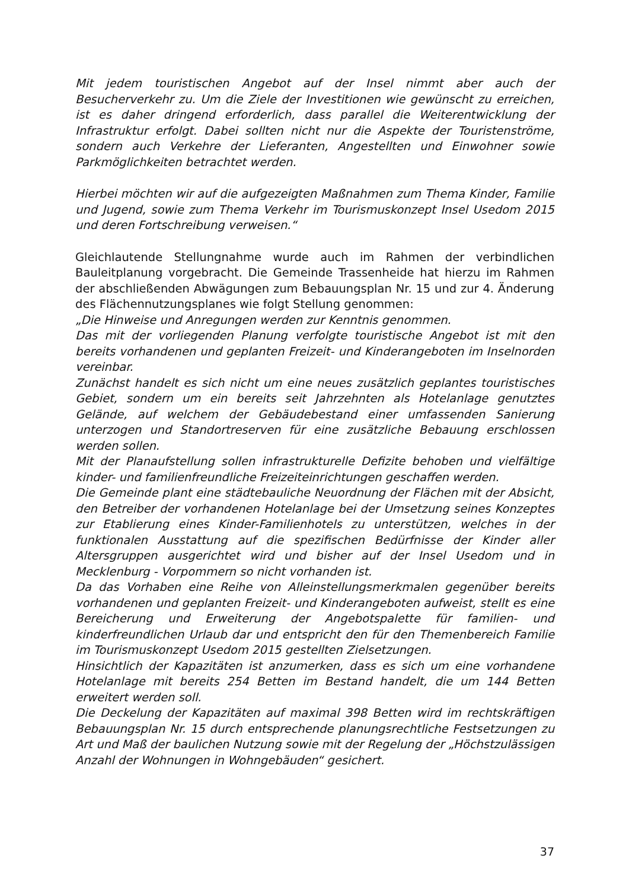Mit jedem touristischen Angebot auf der Insel nimmt aber auch der Besucherverkehr zu. Um die Ziele der Investitionen wie gewünscht zu erreichen, ist es daher dringend erforderlich, dass parallel die Weiterentwicklung der Infrastruktur erfolgt. Dabei sollten nicht nur die Aspekte der Touristenströme, sondern auch Verkehre der Lieferanten, Angestellten und Einwohner sowie Parkmöglichkeiten betrachtet werden.
Hierbei möchten wir auf die aufgezeigten Maßnahmen zum Thema Kinder, Familie und Jugend, sowie zum Thema Verkehr im Tourismuskonzept Insel Usedom 2015 und deren Fortschreibung verweisen.“
Gleichlautende Stellungnahme wurde auch im Rahmen der verbindlichen Bauleitplanung vorgebracht. Die Gemeinde Trassenheide hat hierzu im Rahmen der abschließenden Abwägungen zum Bebauungsplan Nr. 15 und zur 4. Änderung des Flächennutzungsplanes wie folgt Stellung genommen:
„Die Hinweise und Anregungen werden zur Kenntnis genommen.
Das mit der vorliegenden Planung verfolgte touristische Angebot ist mit den bereits vorhandenen und geplanten Freizeit- und Kinderangeboten im Inselnorden vereinbar.
Zunächst handelt es sich nicht um eine neues zusätzlich geplantes touristisches Gebiet, sondern um ein bereits seit Jahrzehnten als Hotelanlage genutztes Gelände, auf welchem der Gebäudebestand einer umfassenden Sanierung unterzogen und Standortreserven für eine zusätzliche Bebauung erschlossen werden sollen.
Mit der Planaufstellung sollen infrastrukturelle Defizite behoben und vielfältige kinder- und familienfreundliche Freizeiteinrichtungen geschaffen werden.
Die Gemeinde plant eine städtebauliche Neuordnung der Flächen mit der Absicht, den Betreiber der vorhandenen Hotelanlage bei der Umsetzung seines Konzeptes zur Etablierung eines Kinder-Familienhotels zu unterstützen, welches in der funktionalen Ausstattung auf die spezifischen Bedürfnisse der Kinder aller Altersgruppen ausgerichtet wird und bisher auf der Insel Usedom und in Mecklenburg - Vorpommern so nicht vorhanden ist.
Da das Vorhaben eine Reihe von Alleinstellungsmerkmalen gegenüber bereits vorhandenen und geplanten Freizeit- und Kinderangeboten aufweist, stellt es eine Bereicherung und Erweiterung der Angebotspalette für familien- und kinderfreundlichen Urlaub dar und entspricht den für den Themenbereich Familie im Tourismuskonzept Usedom 2015 gestellten Zielsetzungen.
Hinsichtlich der Kapazitäten ist anzumerken, dass es sich um eine vorhandene Hotelanlage mit bereits 254 Betten im Bestand handelt, die um 144 Betten erweitert werden soll.
Die Deckelung der Kapazitäten auf maximal 398 Betten wird im rechtskräftigen Bebauungsplan Nr. 15 durch entsprechende planungsrechtliche Festsetzungen zu Art und Maß der baulichen Nutzung sowie mit der Regelung der „Höchstzulässigen Anzahl der Wohnungen in Wohngebäuden“ gesichert.
37